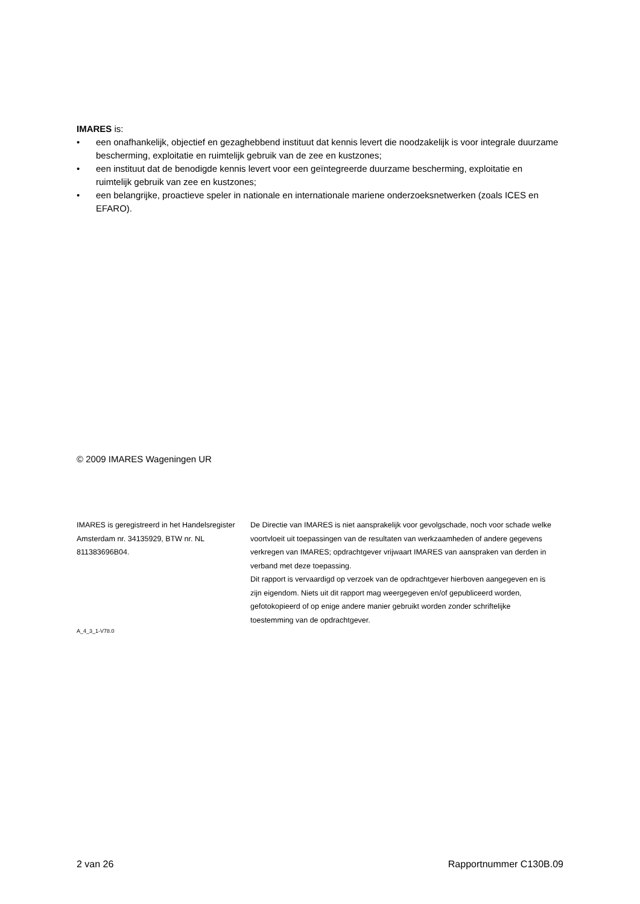IMARES is:
• een onafhankelijk, objectief en gezaghebbend instituut dat kennis levert die noodzakelijk is voor integrale duurzame bescherming, exploitatie en ruimtelijk gebruik van de zee en kustzones;
• een instituut dat de benodigde kennis levert voor een geïntegreerde duurzame bescherming, exploitatie en ruimtelijk gebruik van zee en kustzones;
• een belangrijke, proactieve speler in nationale en internationale mariene onderzoeksnetwerken (zoals ICES en EFARO).
© 2009 IMARES Wageningen UR
IMARES is geregistreerd in het Handelsregister Amsterdam nr. 34135929, BTW nr. NL 811383696B04.
De Directie van IMARES is niet aansprakelijk voor gevolgschade, noch voor schade welke voortvloeit uit toepassingen van de resultaten van werkzaamheden of andere gegevens verkregen van IMARES; opdrachtgever vrijwaart IMARES van aanspraken van derden in verband met deze toepassing.
Dit rapport is vervaardigd op verzoek van de opdrachtgever hierboven aangegeven en is zijn eigendom. Niets uit dit rapport mag weergegeven en/of gepubliceerd worden, gefotokopieerd of op enige andere manier gebruikt worden zonder schriftelijke toestemming van de opdrachtgever.
A_4_3_1-V78.0
2 van 26 Rapportnummer C130B.09